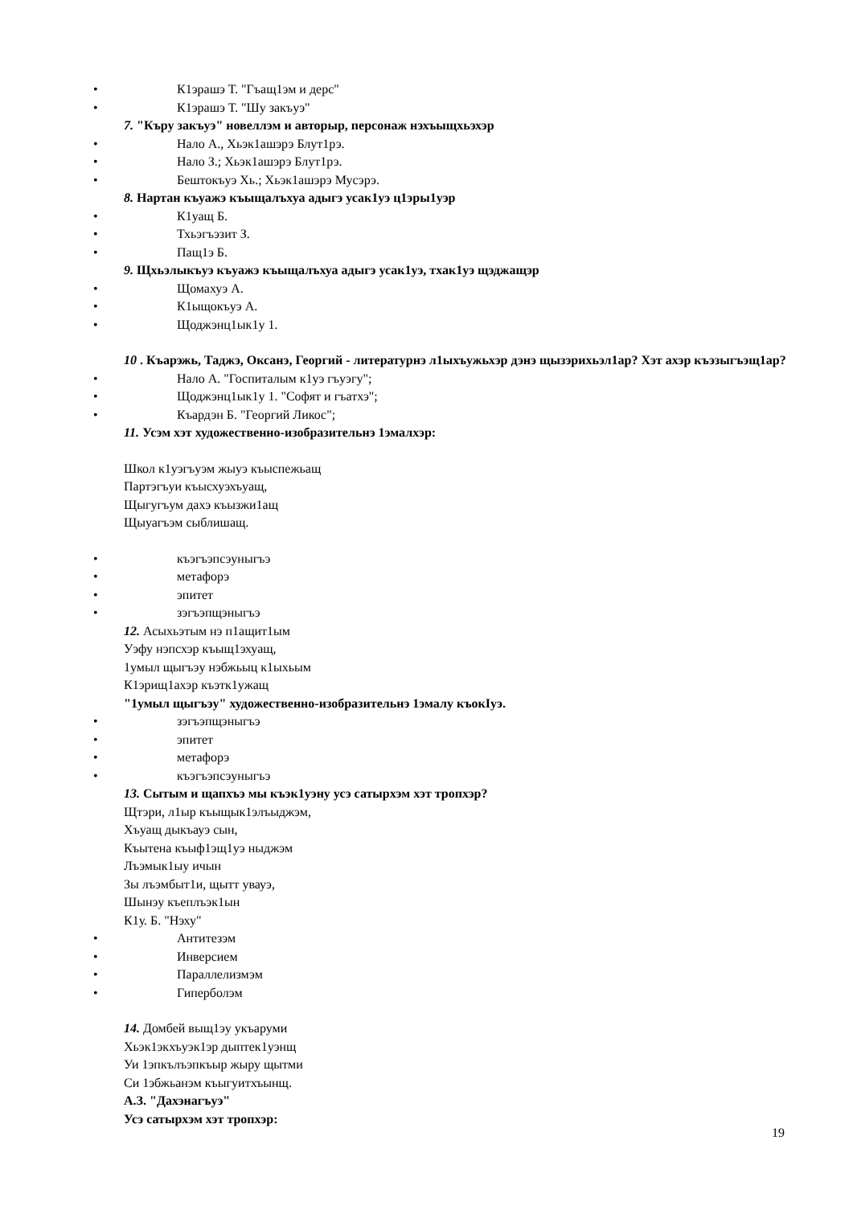• К1эрашэ Т. "Гъащ1эм и дерс"
• К1эрашэ Т. "Шу закъуэ"
7. "Къру закъуэ" новеллэм и авторыр, персонаж нэхъыщхьэхэр
• Нало А., Хьэк1ашэрэ Блут1рэ.
• Нало З.; Хьэк1ашэрэ Блут1рэ.
• Бештокъуэ Хь.; Хьэк1ашэрэ Мусэрэ.
8. Нартан къуажэ къыщалъхуа адыгэ усак1уэ ц1эры1уэр
• К1уащ Б.
• Тхьэгъэзит З.
• Пащ1э Б.
9. Щхьэлыкъуэ къуажэ къыщалъхуа адыгэ усак1уэ, тхак1уэ щэджащэр
• Щомахуэ А.
• К1ыщокъуэ А.
• Щоджэнц1ык1у 1.
10 . Къарэжь, Таджэ, Оксанэ, Георгий - литературнэ л1ыхъужьхэр дэнэ щызэрихьэл1ар? Хэт ахэр къэзыгъэщ1ар?
• Нало А. "Госпиталым к1уэ гъуэгу";
• Щоджэнц1ык1у 1. "Софят и гъатхэ";
• Къардэн Б. "Георгий Ликос";
11. Усэм хэт художественно-изобразительнэ 1эмалхэр:
Школ к1уэгъуэм жыуэ къыспежьащ
Партэгъуи къысхуэхъуащ,
Щыгугъум дахэ къызжи1ащ
Щыуагъэм сыблишащ.
• къэгъэпсэуныгъэ
• метафорэ
• эпитет
• зэгъэпщэныгъэ
12. Асыхьэтым нэ п1ащит1ым
Уэфу нэпсхэр къыщ1эхуащ,
1умыл щыгъэу нэбжьыц к1ыхьым
К1эрищ1ахэр къэтк1ужащ
"1умыл щыгъэу" художественно-изобразительнэ 1эмалу къокIуэ.
• зэгъэпщэныгъэ
• эпитет
• метафорэ
• къэгъэпсэуныгъэ
13. Сытым и щапхъэ мы къэк1уэну усэ сатырхэм хэт тропхэр?
Щтэри, л1ыр къыщык1элъыджэм,
Хъуащ дыкъауэ сын,
Къытена къыф1эщ1уэ ныджэм
Лъэмык1ыу ичын
Зы лъэмбыт1и, щытт увауэ,
Шынэу къеплъэк1ын
К1у. Б. "Нэху"
• Антитезэм
• Инверсием
• Параллелизмэм
• Гиперболэм
14. Домбей выщ1эу укъаруми
Хьэк1экхъуэк1эр дыптек1уэнщ
Уи 1эпкълъэпкъыр жыру щытми
Си 1эбжьанэм къыгуитхъынщ.
А.З. "Дахэнагъуэ"
Усэ сатырхэм хэт тропхэр:
19